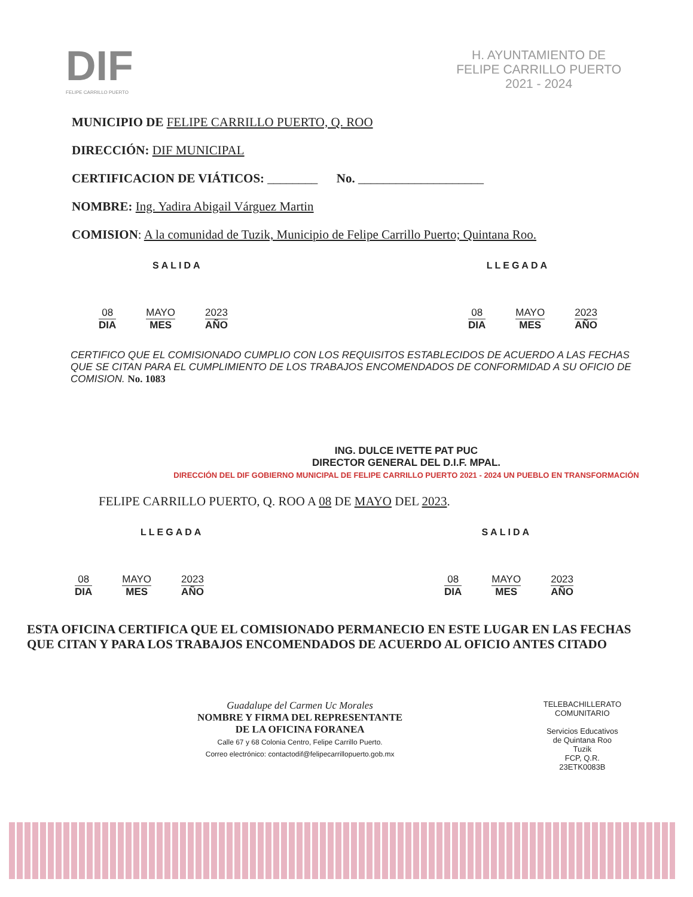DIF
FELIPE CARRILLO PUERTO
H. AYUNTAMIENTO DE
FELIPE CARRILLO PUERTO
2021 - 2024
MUNICIPIO DE FELIPE CARRILLO PUERTO, Q. ROO
DIRECCIÓN: DIF MUNICIPAL
CERTIFICACION DE VIÁTICOS: ________ No. ____________________
NOMBRE: Ing. Yadira Abigail Várguez Martin
COMISION: A la comunidad de Tuzik, Municipio de Felipe Carrillo Puerto; Quintana Roo.
SALIDA LLEGADA
08
DIA
MAYO
MES
2023
AÑO
08
DIA
MAYO
MES
2023
AÑO
CERTIFICO QUE EL COMISIONADO CUMPLIO CON LOS REQUISITOS ESTABLECIDOS DE ACUERDO A LAS FECHAS QUE SE CITAN PARA EL CUMPLIMIENTO DE LOS TRABAJOS ENCOMENDADOS DE CONFORMIDAD A SU OFICIO DE COMISION. No. 1083
ING. DULCE IVETTE PAT PUC
DIRECTOR GENERAL DEL D.I.F. MPAL.
DIRECCIÓN DEL DIF GOBIERNO MUNICIPAL DE FELIPE CARRILLO PUERTO 2021 - 2024 UN PUEBLO EN TRANSFORMACIÓN
FELIPE CARRILLO PUERTO, Q. ROO A 08 DE MAYO DEL 2023.
LLEGADA SALIDA
08
DIA
MAYO
MES
2023
AÑO
08
DIA
MAYO
MES
2023
AÑO
ESTA OFICINA CERTIFICA QUE EL COMISIONADO PERMANECIO EN ESTE LUGAR EN LAS FECHAS QUE CITAN Y PARA LOS TRABAJOS ENCOMENDADOS DE ACUERDO AL OFICIO ANTES CITADO
Guadalupe del Carmen Uc Morales
NOMBRE Y FIRMA DEL REPRESENTANTE
DE LA OFICINA FORANEA
Calle 67 y 68 Colonia Centro, Felipe Carrillo Puerto.
Correo electrónico: contactodif@felipecarrillopuerto.gob.mx
TELEBACHILLERATO
COMUNITARIO
Servicios Educativos
de Quintana Roo
Tuzik
FCP, Q.R.
23ETK0083B